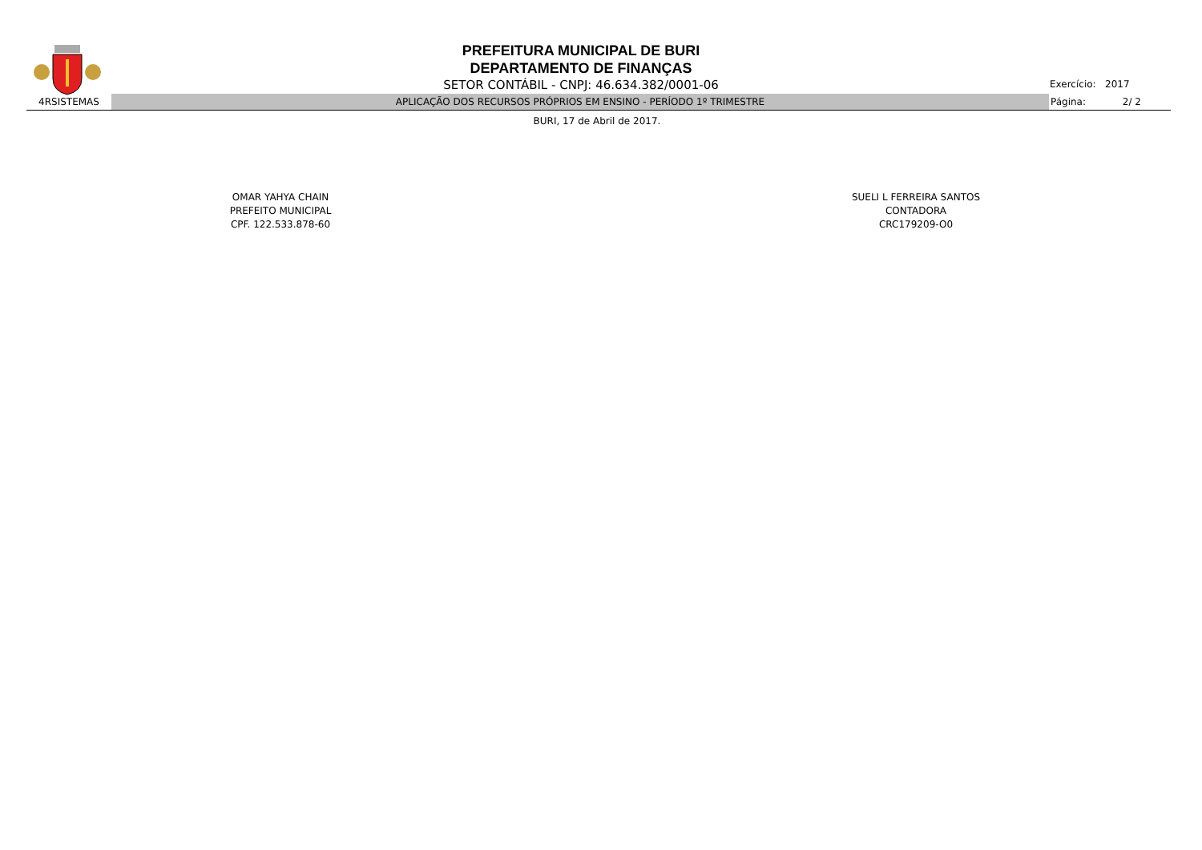PREFEITURA MUNICIPAL DE BURI
DEPARTAMENTO DE FINANÇAS
SETOR CONTÁBIL - CNPJ: 46.634.382/0001-06
Exercício: 2017
4RSISTEMAS APLICAÇÃO DOS RECURSOS PRÓPRIOS EM ENSINO - PERÍODO 1º TRIMESTRE Página: 2/ 2
BURI, 17 de Abril de 2017.
OMAR YAHYA CHAIN
PREFEITO MUNICIPAL
CPF. 122.533.878-60
SUELI L FERREIRA SANTOS
CONTADORA
CRC179209-O0